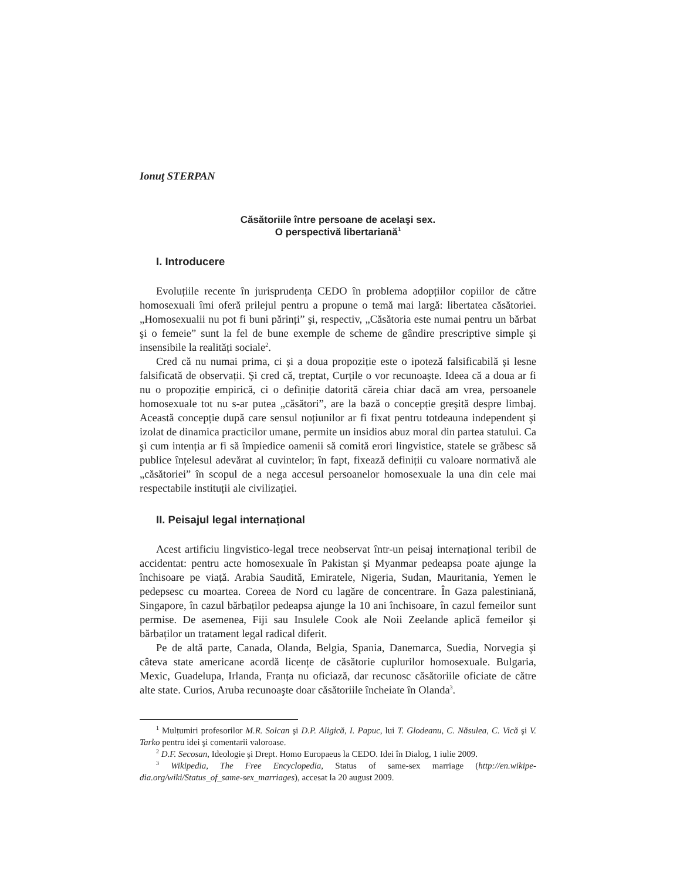Ionuţ STERPAN
Căsătoriile între persoane de acelaşi sex.
O perspectivă libertariană<sup>1</sup>
I. Introducere
Evoluțiile recente în jurisprudența CEDO în problema adopțiilor copiilor de către homosexuali îmi oferă prilejul pentru a propune o temă mai largă: libertatea căsătoriei. „Homosexualii nu pot fi buni părinți” şi, respectiv, „Căsătoria este numai pentru un bărbat şi o femeie” sunt la fel de bune exemple de scheme de gândire prescriptive simple şi insensibile la realități sociale<sup>2</sup>.
Cred că nu numai prima, ci şi a doua propoziție este o ipoteză falsificabilă şi lesne falsificată de observații. Şi cred că, treptat, Curțile o vor recunoaşte. Ideea că a doua ar fi nu o propoziție empirică, ci o definiție datorită căreia chiar dacă am vrea, persoanele homosexuale tot nu s-ar putea „căsători”, are la bază o concepție greşită despre limbaj. Această concepție după care sensul noțiunilor ar fi fixat pentru totdeauna independent şi izolat de dinamica practicilor umane, permite un insidios abuz moral din partea statului. Ca şi cum intenția ar fi să împiedice oamenii să comită erori lingvistice, statele se grăbesc să publice înțelesul adevărat al cuvintelor; în fapt, fixează definiții cu valoare normativă ale „căsătoriei” în scopul de a nega accesul persoanelor homosexuale la una din cele mai respectabile instituții ale civilizației.
II. Peisajul legal internațional
Acest artificiu lingvistico-legal trece neobservat într-un peisaj internațional teribil de accidentat: pentru acte homosexuale în Pakistan şi Myanmar pedeapsa poate ajunge la închisoare pe viață. Arabia Saudită, Emiratele, Nigeria, Sudan, Mauritania, Yemen le pedepsesc cu moartea. Coreea de Nord cu lagăre de concentrare. În Gaza palestiniană, Singapore, în cazul bărbaților pedeapsa ajunge la 10 ani închisoare, în cazul femeilor sunt permise. De asemenea, Fiji sau Insulele Cook ale Noii Zeelande aplică femeilor şi bărbaților un tratament legal radical diferit.
Pe de altă parte, Canada, Olanda, Belgia, Spania, Danemarca, Suedia, Norvegia şi câteva state americane acordă licențe de căsătorie cuplurilor homosexuale. Bulgaria, Mexic, Guadelupa, Irlanda, Franța nu oficiază, dar recunosc căsătoriile oficiate de către alte state. Curios, Aruba recunoaşte doar căsătoriile încheiate în Olanda<sup>3</sup>.
<sup>1</sup> Mulțumiri profesorilor M.R. Solcan şi D.P. Aligică, I. Papuc, lui T. Glodeanu, C. Năsulea, C. Vică şi V. Tarko pentru idei şi comentarii valoroase.
<sup>2</sup> D.F. Secosan, Ideologie şi Drept. Homo Europaeus la CEDO. Idei în Dialog, 1 iulie 2009.
<sup>3</sup> Wikipedia, The Free Encyclopedia, Status of same-sex marriage (http://en.wikipe-dia.org/wiki/Status_of_same-sex_marriages), accesat la 20 august 2009.